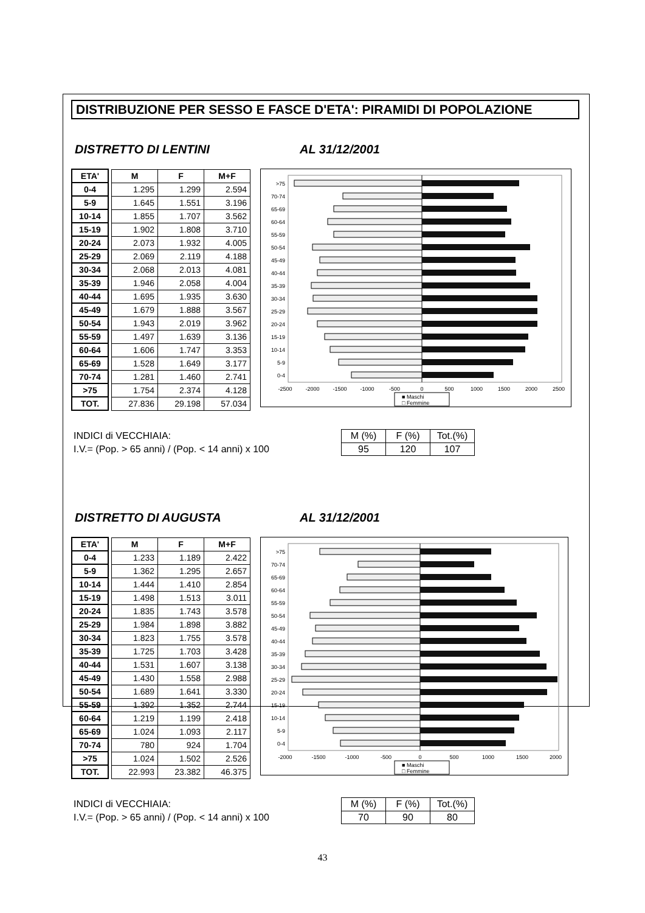DISTRIBUZIONE PER SESSO E FASCE D'ETA': PIRAMIDI DI POPOLAZIONE
DISTRETTO DI LENTINI AL 31/12/2001
| ETA' | | M | F | M+F |
| 0-4 | | 1.295 | 1.299 | 2.594 |
| 5-9 | | 1.645 | 1.551 | 3.196 |
| 10-14 | | 1.855 | 1.707 | 3.562 |
| 15-19 | | 1.902 | 1.808 | 3.710 |
| 20-24 | | 2.073 | 1.932 | 4.005 |
| 25-29 | | 2.069 | 2.119 | 4.188 |
| 30-34 | | 2.068 | 2.013 | 4.081 |
| 35-39 | | 1.946 | 2.058 | 4.004 |
| 40-44 | | 1.695 | 1.935 | 3.630 |
| 45-49 | | 1.679 | 1.888 | 3.567 |
| 50-54 | | 1.943 | 2.019 | 3.962 |
| 55-59 | | 1.497 | 1.639 | 3.136 |
| 60-64 | | 1.606 | 1.747 | 3.353 |
| 65-69 | | 1.528 | 1.649 | 3.177 |
| 70-74 | | 1.281 | 1.460 | 2.741 |
| >75 | | 1.754 | 2.374 | 4.128 |
| TOT. | | 27.836 | 29.198 | 57.034 |
>75
70-74
65-69
60-64
55-59
50-54
45-49
40-44
35-39
30-34
25-29
20-24
15-19
10-14
5-9
0-4
-2500
-2000
-1500
-1000
-500
0
500
1000
1500
2000
2500
■ Maschi
□ Femmine
INDICI di VECCHIAIA:
I.V.= (Pop. > 65 anni) / (Pop. < 14 anni) x 100
| M (%) | F (%) | Tot.(%) |
| 95 | 120 | 107 |
DISTRETTO DI AUGUSTA AL 31/12/2001
| ETA' | | M | F | M+F |
| 0-4 | | 1.233 | 1.189 | 2.422 |
| 5-9 | | 1.362 | 1.295 | 2.657 |
| 10-14 | | 1.444 | 1.410 | 2.854 |
| 15-19 | | 1.498 | 1.513 | 3.011 |
| 20-24 | | 1.835 | 1.743 | 3.578 |
| 25-29 | | 1.984 | 1.898 | 3.882 |
| 30-34 | | 1.823 | 1.755 | 3.578 |
| 35-39 | | 1.725 | 1.703 | 3.428 |
| 40-44 | | 1.531 | 1.607 | 3.138 |
| 45-49 | | 1.430 | 1.558 | 2.988 |
| 50-54 | | 1.689 | 1.641 | 3.330 |
| 55-59 | | 1.392 | 1.352 | 2.744 |
| 60-64 | | 1.219 | 1.199 | 2.418 |
| 65-69 | | 1.024 | 1.093 | 2.117 |
| 70-74 | | 780 | 924 | 1.704 |
| >75 | | 1.024 | 1.502 | 2.526 |
| TOT. | | 22.993 | 23.382 | 46.375 |
>75
70-74
65-69
60-64
55-59
50-54
45-49
40-44
35-39
30-34
25-29
20-24
15-19
10-14
5-9
0-4
-2000
-1500
-1000
-500
0
500
1000
1500
2000
■ Maschi
□ Femmine
INDICI di VECCHIAIA:
I.V.= (Pop. > 65 anni) / (Pop. < 14 anni) x 100
| M (%) | F (%) | Tot.(%) |
| 70 | 90 | 80 |
43